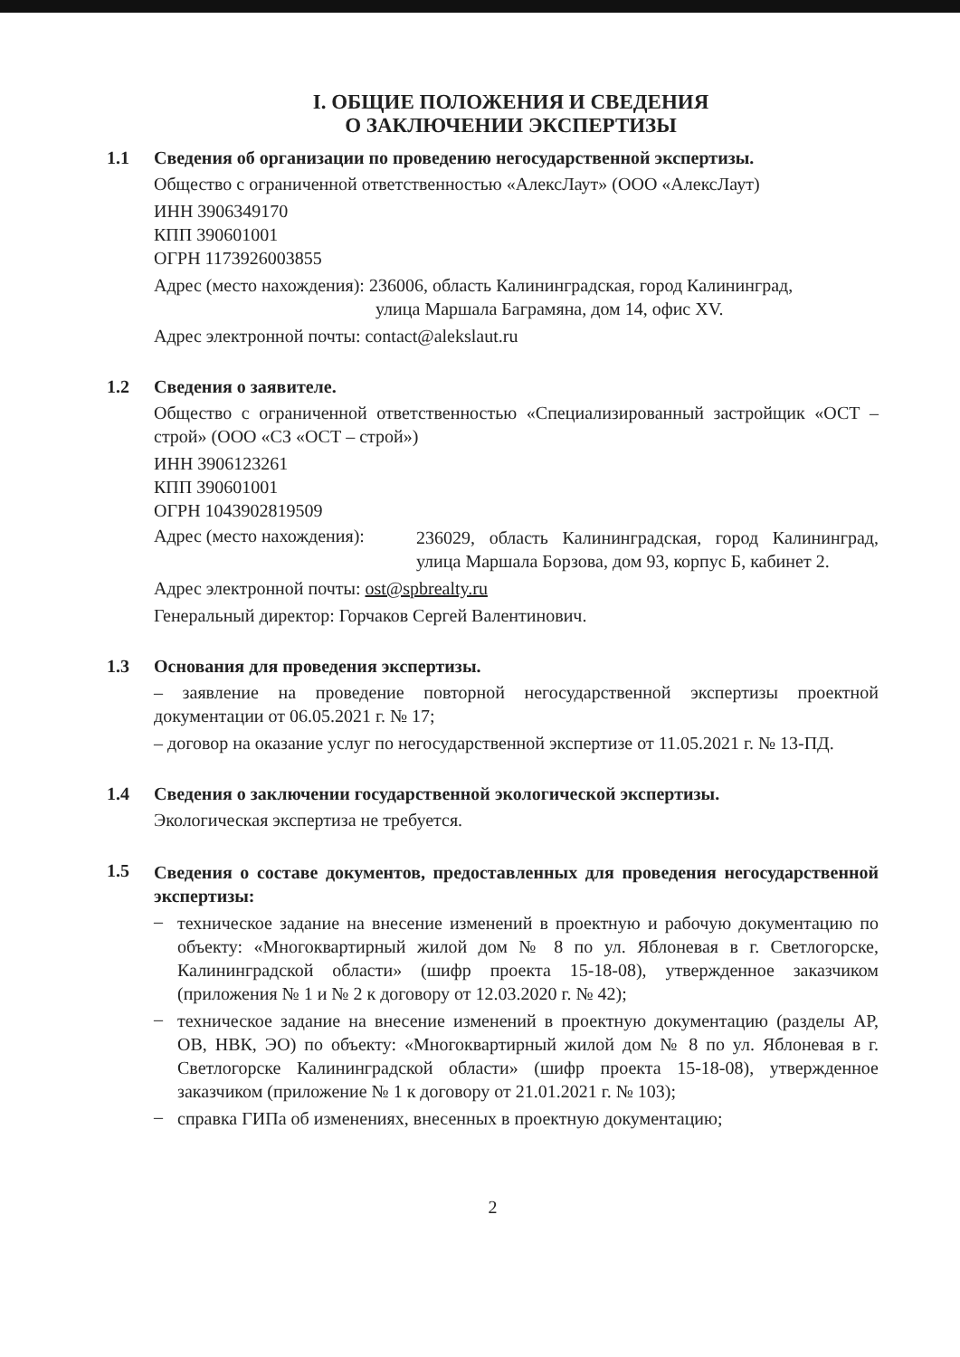I. ОБЩИЕ ПОЛОЖЕНИЯ И СВЕДЕНИЯ
О ЗАКЛЮЧЕНИИ ЭКСПЕРТИЗЫ
1.1 Сведения об организации по проведению негосударственной экспертизы.
Общество с ограниченной ответственностью «АлексЛаут» (ООО «АлексЛаут)
ИНН 3906349170
КПП 390601001
ОГРН 1173926003855
Адрес (место нахождения): 236006, область Калининградская, город Калининград,
улица Маршала Баграмяна, дом 14, офис XV.
Адрес электронной почты: contact@alekslaut.ru
1.2 Сведения о заявителе.
Общество с ограниченной ответственностью «Специализированный застройщик «ОСТ – строй» (ООО «СЗ «ОСТ – строй»)
ИНН 3906123261
КПП 390601001
ОГРН 1043902819509
Адрес (место нахождения):
236029, область Калининградская, город Калининград, улица Маршала Борзова, дом 93, корпус Б, кабинет 2.
Адрес электронной почты: ost@spbrealty.ru
Генеральный директор: Горчаков Сергей Валентинович.
1.3 Основания для проведения экспертизы.
– заявление на проведение повторной негосударственной экспертизы проектной документации от 06.05.2021 г. № 17;
– договор на оказание услуг по негосударственной экспертизе от 11.05.2021 г. № 13-ПД.
1.4 Сведения о заключении государственной экологической экспертизы.
Экологическая экспертиза не требуется.
1.5
Сведения о составе документов, предоставленных для проведения негосударственной экспертизы:
–
техническое задание на внесение изменений в проектную и рабочую документацию по объекту: «Многоквартирный жилой дом № 8 по ул. Яблоневая в г. Светлогорске, Калининградской области» (шифр проекта 15-18-08), утвержденное заказчиком (приложения № 1 и № 2 к договору от 12.03.2020 г. № 42);
–
техническое задание на внесение изменений в проектную документацию (разделы АР, ОВ, НВК, ЭО) по объекту: «Многоквартирный жилой дом № 8 по ул. Яблоневая в г. Светлогорске Калининградской области» (шифр проекта 15-18-08), утвержденное заказчиком (приложение № 1 к договору от 21.01.2021 г. № 103);
–
справка ГИПа об изменениях, внесенных в проектную документацию;
2